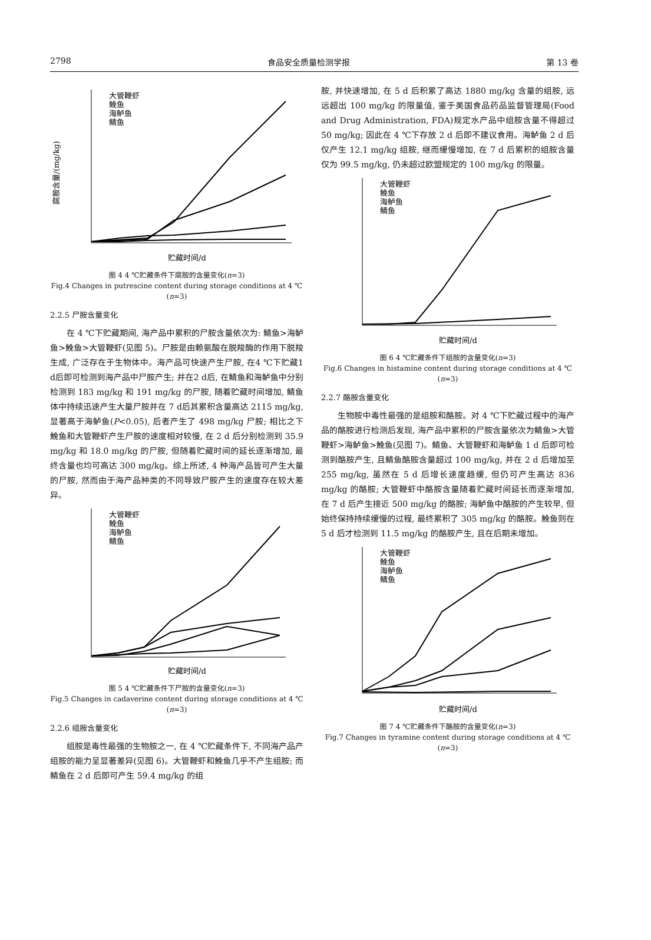2798 食品安全质量检测学报 第 13 卷
大管鞭虾
鮸鱼
海鲈鱼
鲭鱼
贮藏时间/d
腐胺含量/(mg/kg)
图 4 4 ℃贮藏条件下腐胺的含量变化(n=3)
Fig.4 Changes in putrescine content during storage conditions at 4 ℃ (n=3)
2.2.5 尸胺含量变化
在 4 ℃下贮藏期间, 海产品中累积的尸胺含量依次为: 鲭鱼>海鲈鱼>鮸鱼>大管鞭虾(见图 5)。尸胺是由赖氨酸在脱羧酶的作用下脱羧生成, 广泛存在于生物体中。海产品可快速产生尸胺, 在4 ℃下贮藏1 d后即可检测到海产品中尸胺产生; 并在2 d后, 在鲭鱼和海鲈鱼中分别检测到 183 mg/kg 和 191 mg/kg 的尸胺, 随着贮藏时间增加, 鲭鱼体中持续迅速产生大量尸胺并在 7 d后其累积含量高达 2115 mg/kg, 显著高于海鲈鱼(P<0.05), 后者产生了 498 mg/kg 尸胺; 相比之下鮸鱼和大管鞭虾产生尸胺的速度相对较慢, 在 2 d 后分别检测到 35.9 mg/kg 和 18.0 mg/kg 的尸胺, 但随着贮藏时间的延长逐渐增加, 最终含量也均可高达 300 mg/kg。综上所述, 4 种海产品皆可产生大量的尸胺, 然而由于海产品种类的不同导致尸胺产生的速度存在较大差异。
大管鞭虾
鮸鱼
海鲈鱼
鲭鱼
贮藏时间/d
图 5 4 ℃贮藏条件下尸胺的含量变化(n=3)
Fig.5 Changes in cadaverine content during storage conditions at 4 ℃ (n=3)
2.2.6 组胺含量变化
组胺是毒性最强的生物胺之一, 在 4 ℃贮藏条件下, 不同海产品产组胺的能力呈显著差异(见图 6)。大管鞭虾和鮸鱼几乎不产生组胺; 而鲭鱼在 2 d 后即可产生 59.4 mg/kg 的组
胺, 并快速增加, 在 5 d 后积累了高达 1880 mg/kg 含量的组胺, 远远超出 100 mg/kg 的限量值, 鉴于美国食品药品监督管理局(Food and Drug Administration, FDA)规定水产品中组胺含量不得超过 50 mg/kg; 因此在 4 ℃下存放 2 d 后即不建议食用。海鲈鱼 2 d 后仅产生 12.1 mg/kg 组胺, 继而缓慢增加, 在 7 d 后累积的组胺含量仅为 99.5 mg/kg, 仍未超过欧盟规定的 100 mg/kg 的限量。
大管鞭虾
鮸鱼
海鲈鱼
鲭鱼
贮藏时间/d
图 6 4 ℃贮藏条件下组胺的含量变化(n=3)
Fig.6 Changes in histamine content during storage conditions at 4 ℃ (n=3)
2.2.7 酪胺含量变化
生物胺中毒性最强的是组胺和酪胺。对 4 ℃下贮藏过程中的海产品的酪胺进行检测后发现, 海产品中累积的尸胺含量依次为鲭鱼>大管鞭虾>海鲈鱼>鮸鱼(见图 7)。鲭鱼、大管鞭虾和海鲈鱼 1 d 后即可检测到酪胺产生, 且鲭鱼酪胺含量超过 100 mg/kg, 并在 2 d 后增加至 255 mg/kg, 虽然在 5 d 后增长速度趋缓, 但仍可产生高达 836 mg/kg 的酪胺; 大管鞭虾中酪胺含量随着贮藏时间延长而逐渐增加, 在 7 d 后产生接近 500 mg/kg 的酪胺; 海鲈鱼中酪胺的产生较早, 但始终保持持续缓慢的过程, 最终累积了 305 mg/kg 的酪胺。鮸鱼则在 5 d 后才检测到 11.5 mg/kg 的酪胺产生, 且在后期未增加。
大管鞭虾
鮸鱼
海鲈鱼
鲭鱼
贮藏时间/d
图 7 4 ℃贮藏条件下酪胺的含量变化(n=3)
Fig.7 Changes in tyramine content during storage conditions at 4 ℃ (n=3)